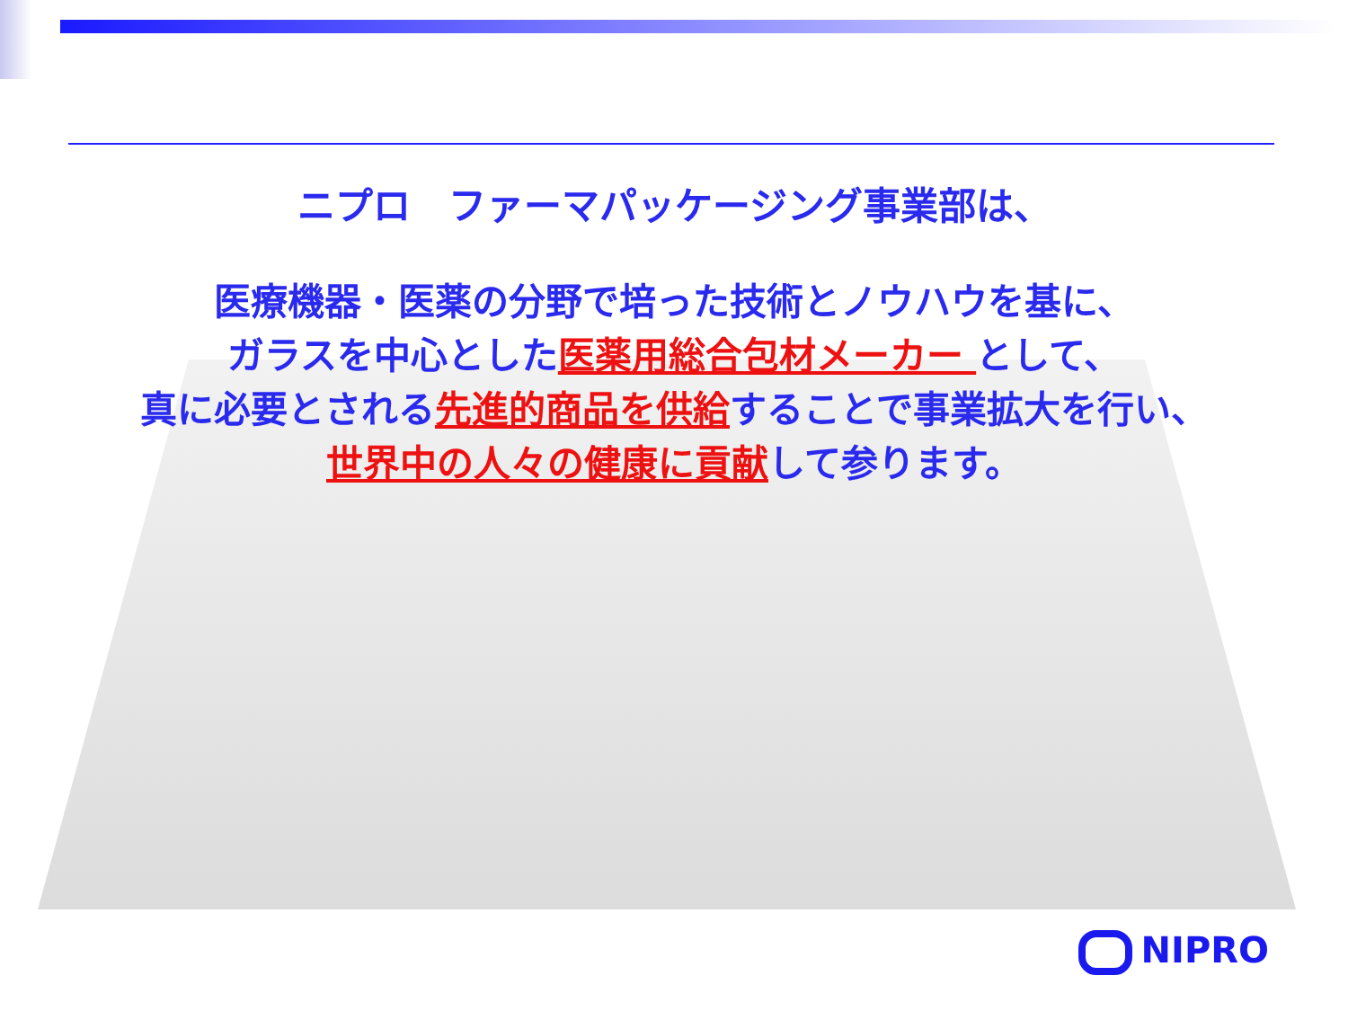ニプロ　ファーマパッケージング事業部は、
医療機器・医薬の分野で培った技術とノウハウを基に、
ガラスを中心とした医薬用総合包材メーカー として、
真に必要とされる先進的商品を供給することで事業拡大を行い、
世界中の人々の健康に貢献して参ります。
NIPRO